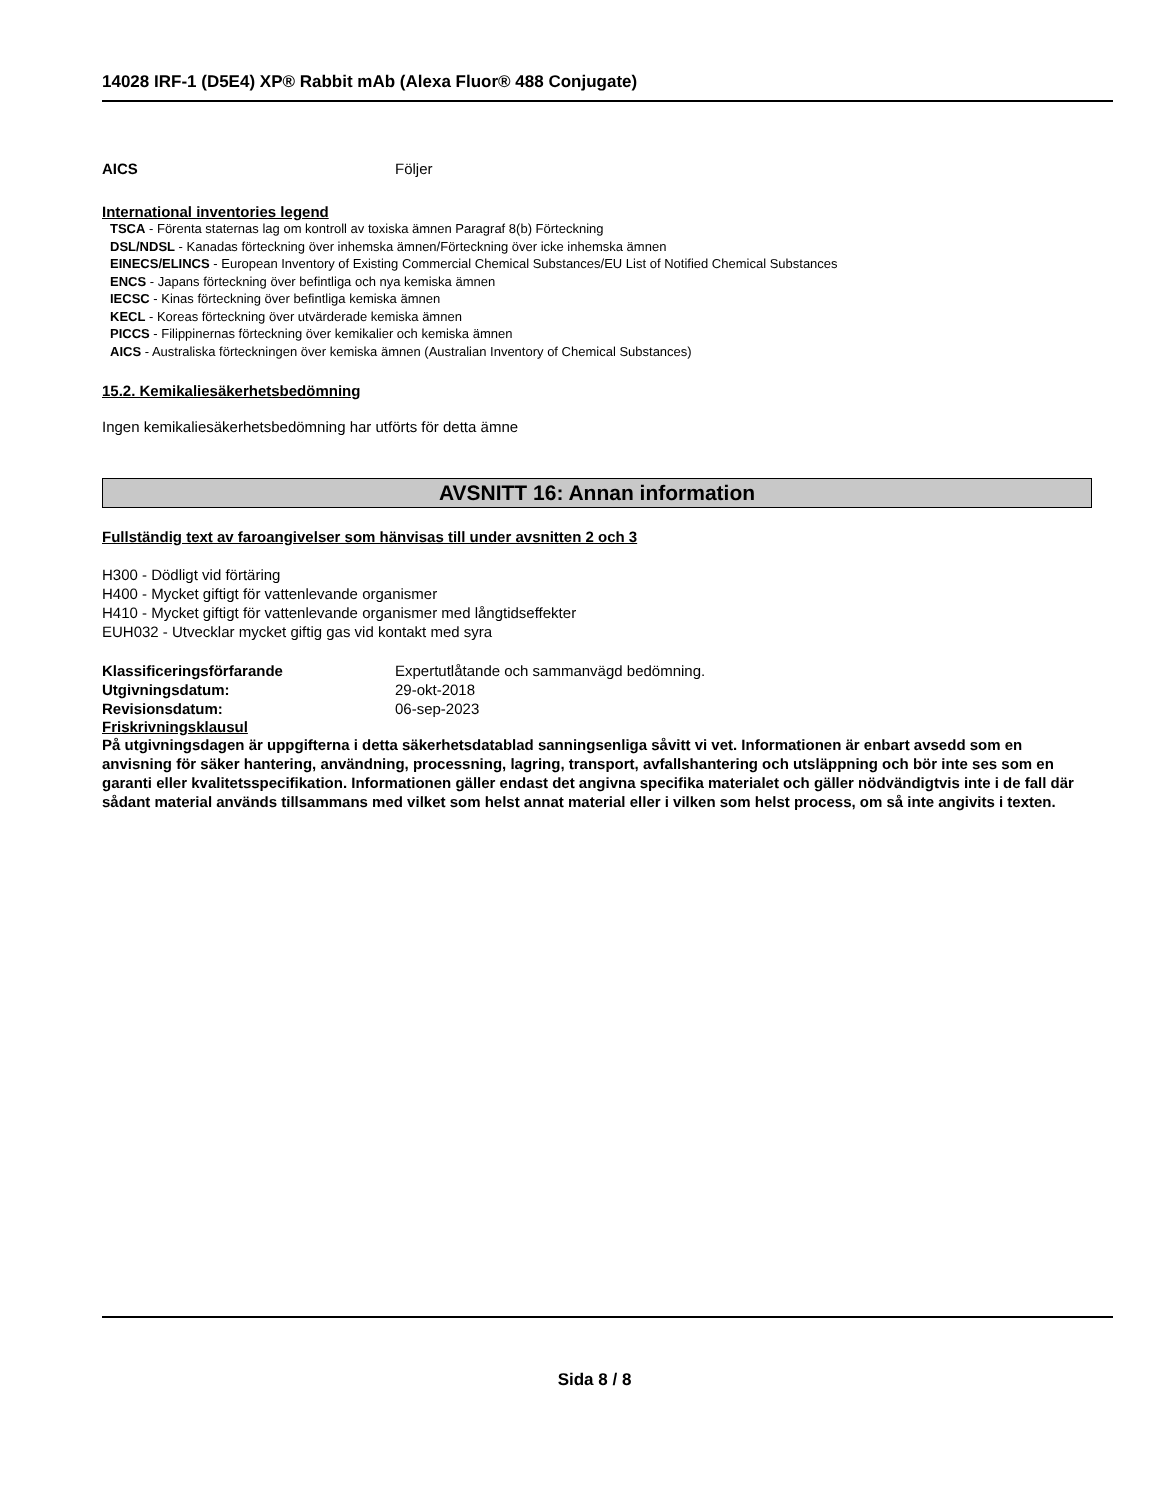14028 IRF-1 (D5E4) XP® Rabbit mAb (Alexa Fluor® 488 Conjugate)
AICS Följer
International inventories legend
TSCA - Förenta staternas lag om kontroll av toxiska ämnen Paragraf 8(b) Förteckning
DSL/NDSL - Kanadas förteckning över inhemska ämnen/Förteckning över icke inhemska ämnen
EINECS/ELINCS - European Inventory of Existing Commercial Chemical Substances/EU List of Notified Chemical Substances
ENCS - Japans förteckning över befintliga och nya kemiska ämnen
IECSC - Kinas förteckning över befintliga kemiska ämnen
KECL - Koreas förteckning över utvärderade kemiska ämnen
PICCS - Filippinernas förteckning över kemikalier och kemiska ämnen
AICS - Australiska förteckningen över kemiska ämnen (Australian Inventory of Chemical Substances)
15.2. Kemikaliesäkerhetsbedömning
Ingen kemikaliesäkerhetsbedömning har utförts för detta ämne
AVSNITT 16: Annan information
Fullständig text av faroangivelser som hänvisas till under avsnitten 2 och 3
H300 - Dödligt vid förtäring
H400 - Mycket giftigt för vattenlevande organismer
H410 - Mycket giftigt för vattenlevande organismer med långtidseffekter
EUH032 - Utvecklar mycket giftig gas vid kontakt med syra
Klassificeringsförfarande Expertutlåtande och sammanvägd bedömning.
Utgivningsdatum: 29-okt-2018
Revisionsdatum: 06-sep-2023
Friskrivningsklausul
På utgivningsdagen är uppgifterna i detta säkerhetsdatablad sanningsenliga såvitt vi vet. Informationen är enbart avsedd som en anvisning för säker hantering, användning, processning, lagring, transport, avfallshantering och utsläppning och bör inte ses som en garanti eller kvalitetsspecifikation. Informationen gäller endast det angivna specifika materialet och gäller nödvändigtvis inte i de fall där sådant material används tillsammans med vilket som helst annat material eller i vilken som helst process, om så inte angivits i texten.
Sida 8 / 8